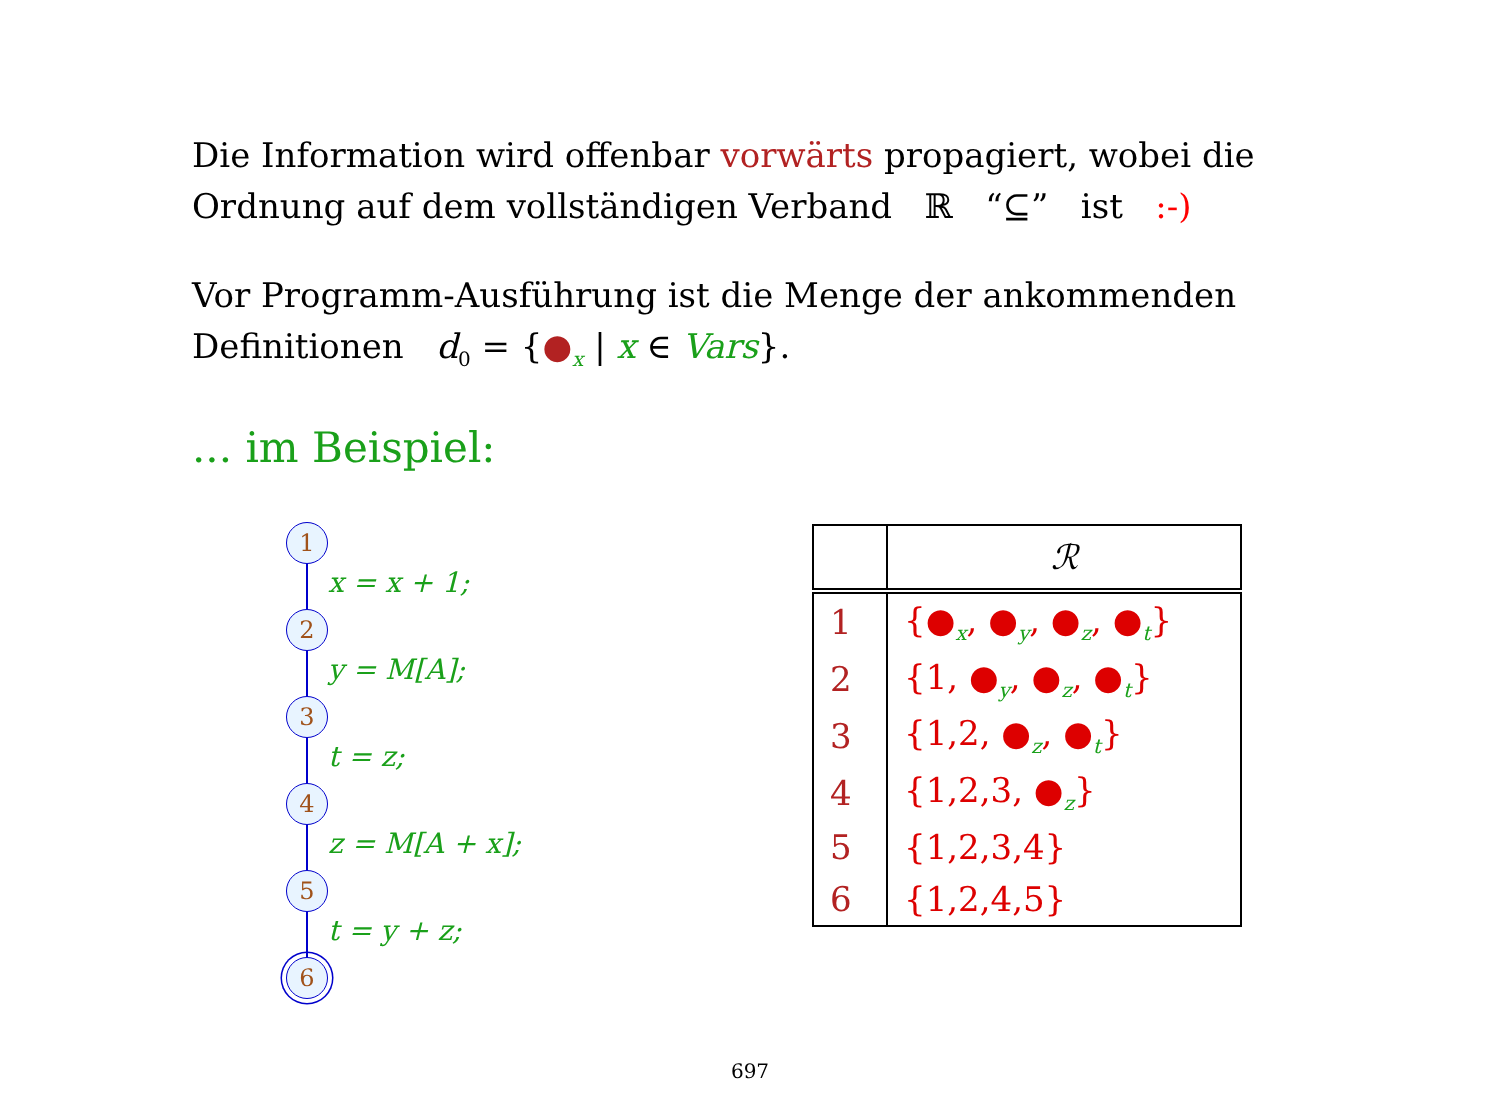Die Information wird offenbar vorwärts propagiert, wobei die Ordnung auf dem vollständigen Verband ℝ “⊆” ist :-)
Vor Programm-Ausführung ist die Menge der ankommenden Definitionen d<sub>0</sub> = {●<sub>x</sub> | x ∈ Vars}.
... im Beispiel:
1
x = x + 1;
2
y = M[A];
3
t = z;
4
z = M[A + x];
5
t = y + z;
6
| | ℛ |
| --- | --- |
| 1 | {●<sub>x</sub>, ●<sub>y</sub>, ●<sub>z</sub>, ●<sub>t</sub>} |
| 2 | {1, ●<sub>y</sub>, ●<sub>z</sub>, ●<sub>t</sub>} |
| 3 | {1,2, ●<sub>z</sub>, ●<sub>t</sub>} |
| 4 | {1,2,3, ●<sub>z</sub>} |
| 5 | {1,2,3,4} |
| 6 | {1,2,4,5} |
697